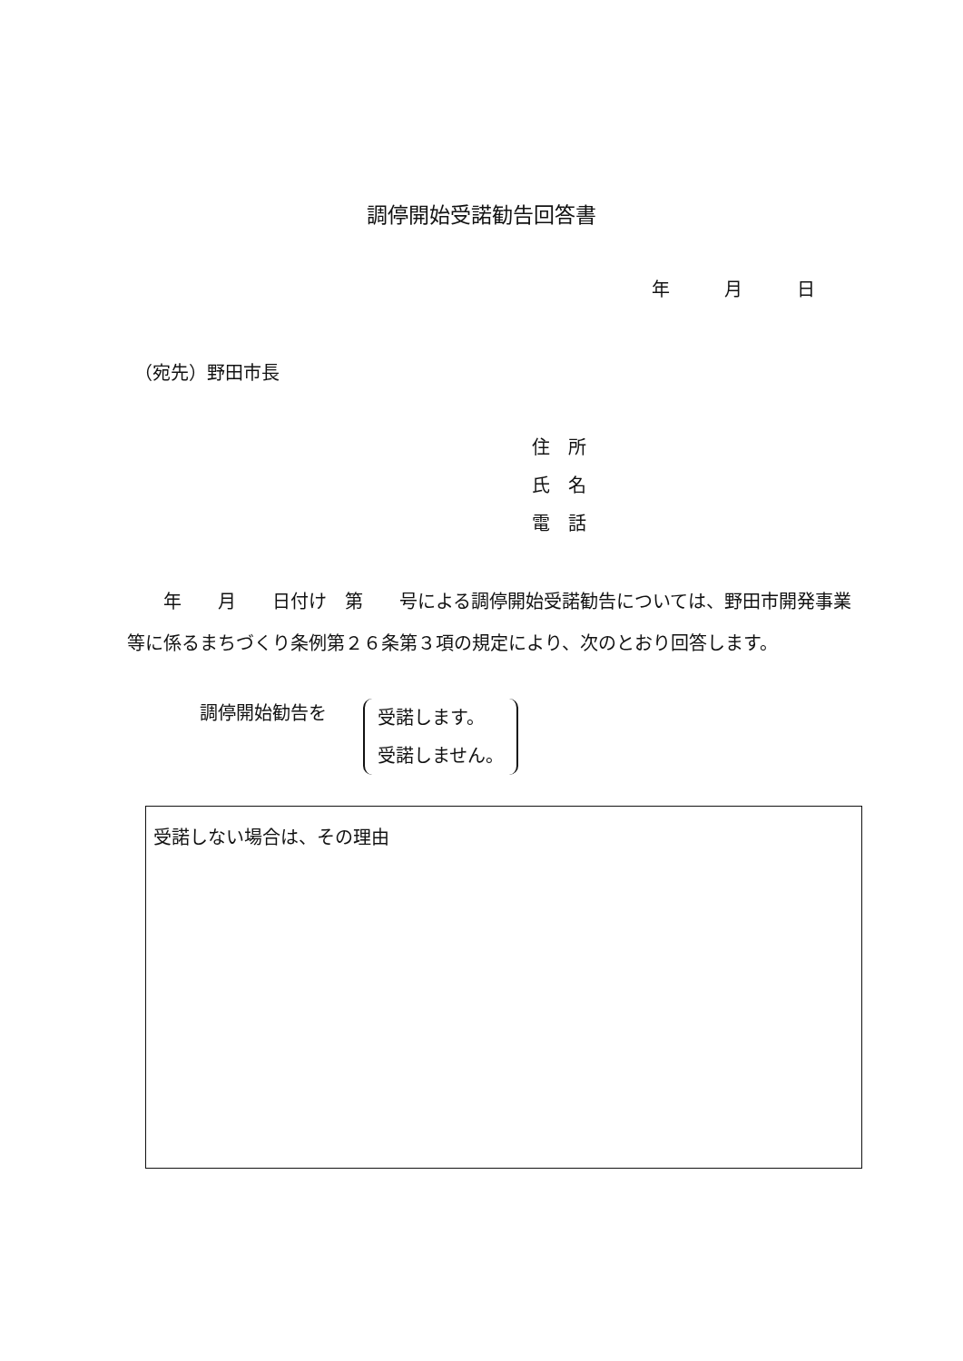調停開始受諾勧告回答書
年　　　月　　　日
（宛先）野田市長
住　所
氏　名
電　話
　　年　　月　　日付け　第　　号による調停開始受諾勧告については、野田市開発事業等に係るまちづくり条例第２６条第３項の規定により、次のとおり回答します。
調停開始勧告を
受諾します。
受諾しません。
受諾しない場合は、その理由